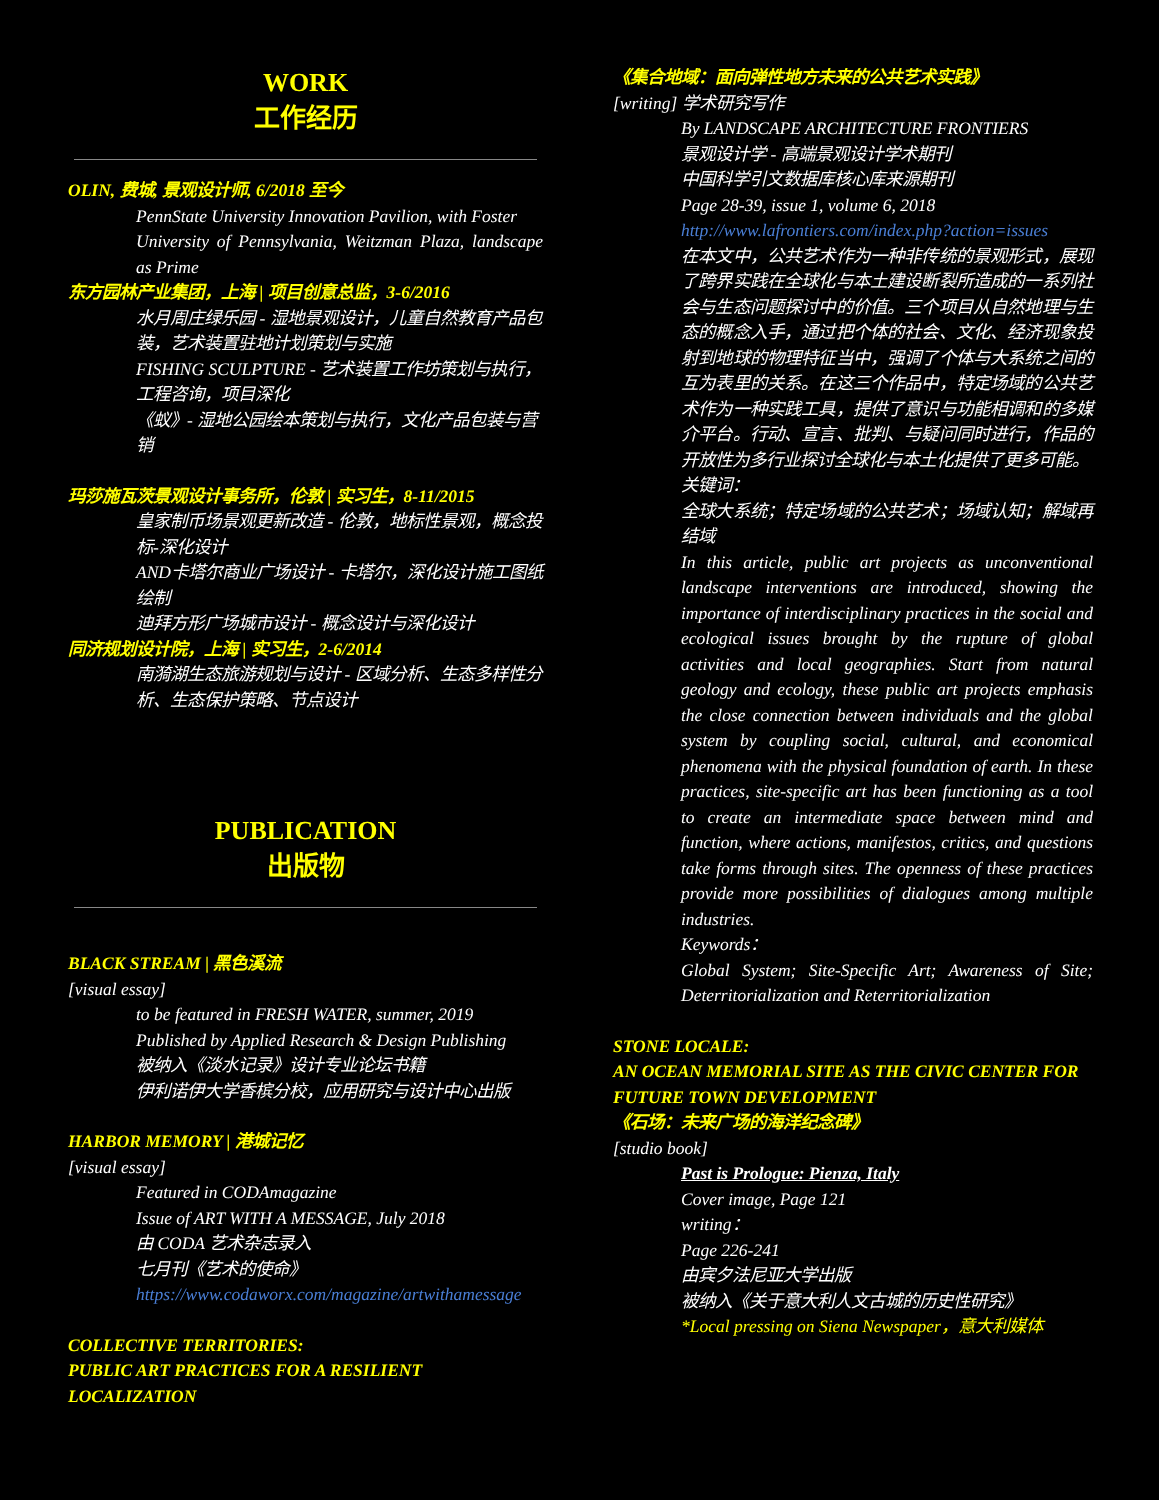WORK
工作经历
OLIN, 费城, 景观设计师, 6/2018 至今
PennState University Innovation Pavilion, with Foster
University of Pennsylvania, Weitzman Plaza, landscape as Prime
东方园林产业集团，上海 | 项目创意总监，3-6/2016
水月周庄绿乐园 - 湿地景观设计，儿童自然教育产品包装，艺术装置驻地计划策划与实施
FISHING SCULPTURE - 艺术装置工作坊策划与执行，工程咨询，项目深化
《蚁》- 湿地公园绘本策划与执行，文化产品包装与营销
玛莎施瓦茨景观设计事务所，伦敦 | 实习生，8-11/2015
皇家制币场景观更新改造 - 伦敦，地标性景观，概念投标-深化设计
AND卡塔尔商业广场设计 - 卡塔尔，深化设计施工图纸绘制
迪拜方形广场城市设计 - 概念设计与深化设计
同济规划设计院，上海 | 实习生，2-6/2014
南漪湖生态旅游规划与设计 - 区域分析、生态多样性分析、生态保护策略、节点设计
PUBLICATION
出版物
BLACK STREAM | 黑色溪流
[visual essay]
to be featured in FRESH WATER, summer, 2019
Published by Applied Research & Design Publishing
被纳入《淡水记录》设计专业论坛书籍
伊利诺伊大学香槟分校，应用研究与设计中心出版
HARBOR MEMORY | 港城记忆
[visual essay]
Featured in CODAmagazine
Issue of ART WITH A MESSAGE, July 2018
由 CODA 艺术杂志录入
七月刊《艺术的使命》
https://www.codaworx.com/magazine/artwithamessage
COLLECTIVE TERRITORIES:
PUBLIC ART PRACTICES FOR A RESILIENT LOCALIZATION
《集合地域：面向弹性地方未来的公共艺术实践》
[writing] 学术研究写作
By LANDSCAPE ARCHITECTURE FRONTIERS
景观设计学 - 高端景观设计学术期刊
中国科学引文数据库核心库来源期刊
Page 28-39, issue 1, volume 6, 2018
http://www.lafrontiers.com/index.php?action=issues
在本文中，公共艺术作为一种非传统的景观形式，展现了跨界实践在全球化与本土建设断裂所造成的一系列社会与生态问题探讨中的价值。三个项目从自然地理与生态的概念入手，通过把个体的社会、文化、经济现象投射到地球的物理特征当中，强调了个体与大系统之间的互为表里的关系。在这三个作品中，特定场域的公共艺术作为一种实践工具，提供了意识与功能相调和的多媒介平台。行动、宣言、批判、与疑问同时进行，作品的开放性为多行业探讨全球化与本土化提供了更多可能。
关键词：
全球大系统；特定场域的公共艺术；场域认知；解域再结域
In this article, public art projects as unconventional landscape interventions are introduced, showing the importance of interdisciplinary practices in the social and ecological issues brought by the rupture of global activities and local geographies. Start from natural geology and ecology, these public art projects emphasis the close connection between individuals and the global system by coupling social, cultural, and economical phenomena with the physical foundation of earth. In these practices, site-specific art has been functioning as a tool to create an intermediate space between mind and function, where actions, manifestos, critics, and questions take forms through sites. The openness of these practices provide more possibilities of dialogues among multiple industries.
Keywords：
Global System; Site-Specific Art; Awareness of Site; Deterritorialization and Reterritorialization
STONE LOCALE:
AN OCEAN MEMORIAL SITE AS THE CIVIC CENTER FOR FUTURE TOWN DEVELOPMENT
《石场：未来广场的海洋纪念碑》
[studio book]
Past is Prologue: Pienza, Italy
Cover image, Page 121
writing：
Page 226-241
由宾夕法尼亚大学出版
被纳入《关于意大利人文古城的历史性研究》
*Local pressing on Siena Newspaper，意大利媒体